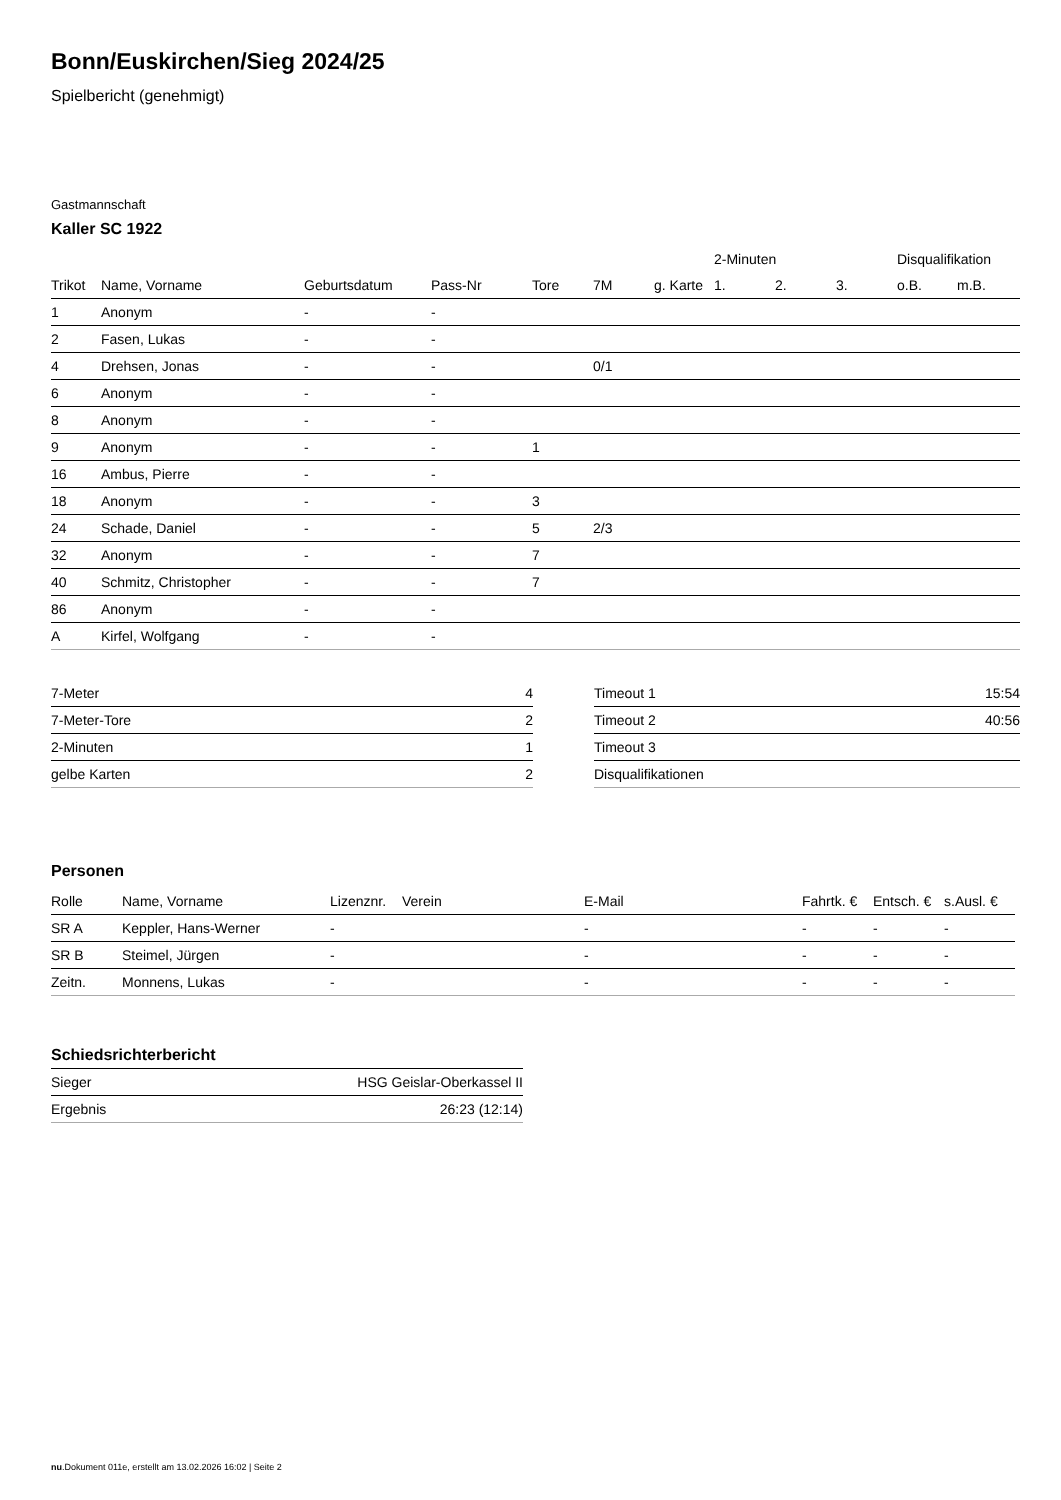Bonn/Euskirchen/Sieg 2024/25
Spielbericht (genehmigt)
Gastmannschaft
Kaller SC 1922
| | | | | | | | 2-Minuten | | | Disqualifikation | |
| --- | --- | --- | --- | --- | --- | --- | --- | --- | --- | --- | --- |
| Trikot | Name, Vorname | Geburtsdatum | Pass-Nr | Tore | 7M | g. Karte | 1. | 2. | 3. | o.B. | m.B. |
| 1 | Anonym | - | - | | | | | | | | |
| 2 | Fasen, Lukas | - | - | | | | | | | | |
| 4 | Drehsen, Jonas | - | - | | 0/1 | | | | | | |
| 6 | Anonym | - | - | | | | | | | | |
| 8 | Anonym | - | - | | | | | | | | |
| 9 | Anonym | - | - | 1 | | | | | | | |
| 16 | Ambus, Pierre | - | - | | | | | | | | |
| 18 | Anonym | - | - | 3 | | | | | | | |
| 24 | Schade, Daniel | - | - | 5 | 2/3 | | | | | | |
| 32 | Anonym | - | - | 7 | | | | | | | |
| 40 | Schmitz, Christopher | - | - | 7 | | | | | | | |
| 86 | Anonym | - | - | | | | | | | | |
| A | Kirfel, Wolfgang | - | - | | | | | | | | |
| 7-Meter | 4 |
| 7-Meter-Tore | 2 |
| 2-Minuten | 1 |
| gelbe Karten | 2 |
| Timeout 1 | 15:54 |
| Timeout 2 | 40:56 |
| Timeout 3 | |
| Disqualifikationen | |
Personen
| Rolle | Name, Vorname | Lizenznr. | Verein | E-Mail | Fahrtk. € | Entsch. € | s.Ausl. € |
| --- | --- | --- | --- | --- | --- | --- | --- |
| SR A | Keppler, Hans-Werner | - | | - | - | - | - |
| SR B | Steimel, Jürgen | - | | - | - | - | - |
| Zeitn. | Monnens, Lukas | - | | - | - | - | - |
Schiedsrichterbericht
| Sieger | HSG Geislar-Oberkassel II |
| Ergebnis | 26:23 (12:14) |
nu.Dokument 011e, erstellt am 13.02.2026 16:02 | Seite 2